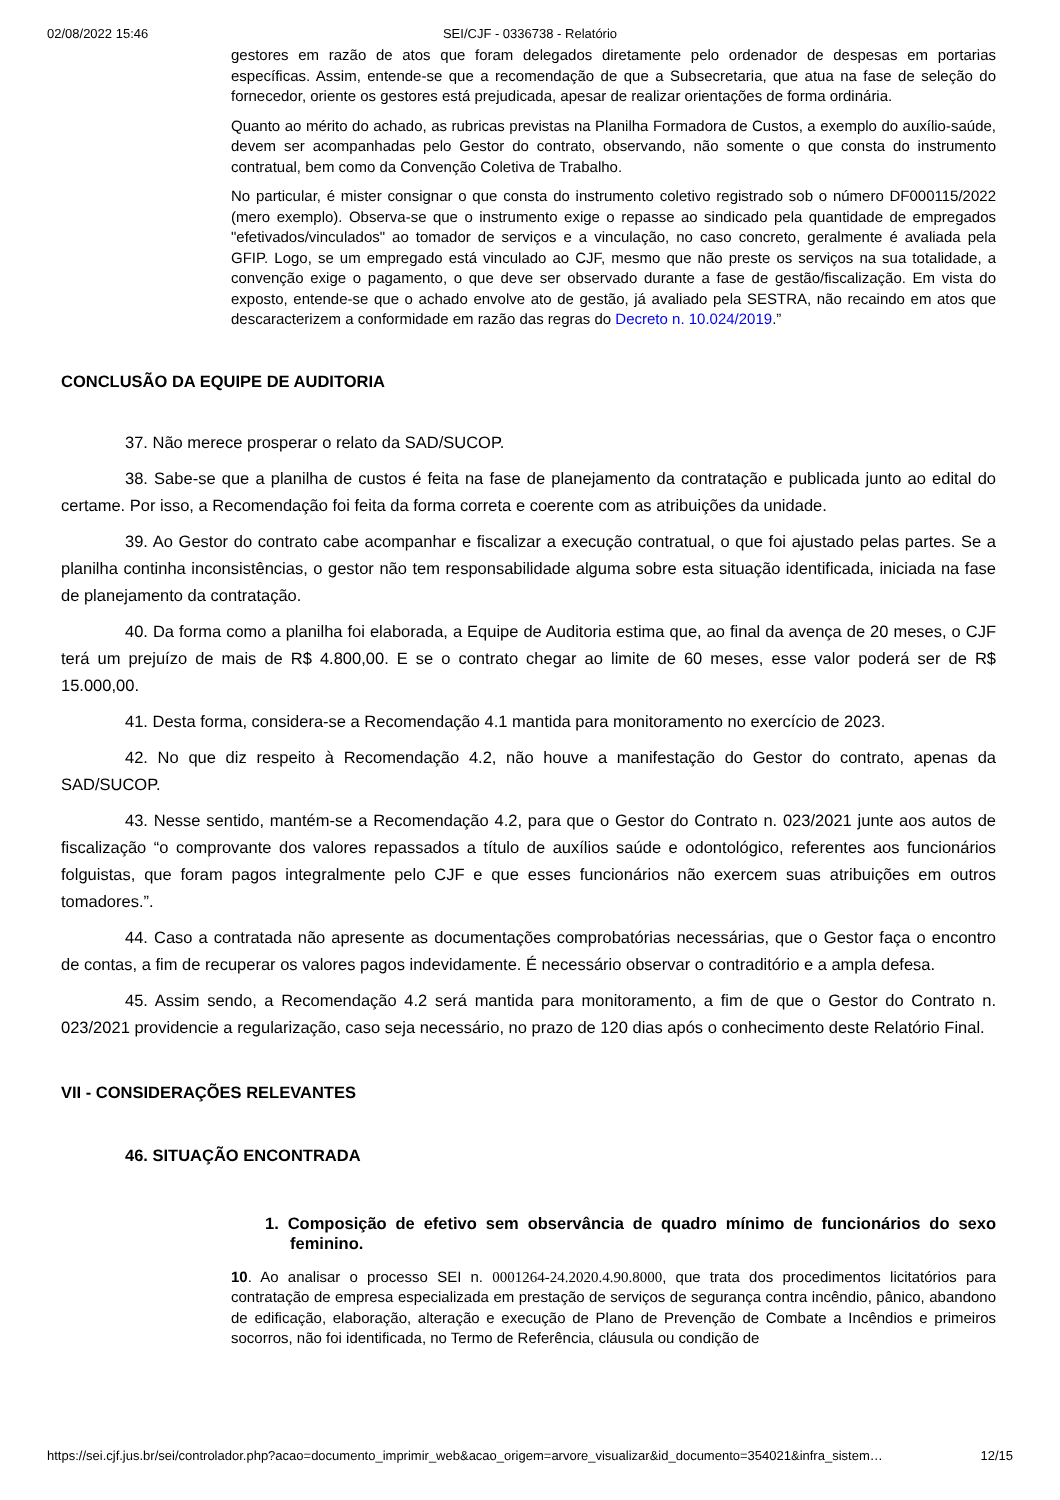02/08/2022 15:46 SEI/CJF - 0336738 - Relatório
gestores em razão de atos que foram delegados diretamente pelo ordenador de despesas em portarias específicas. Assim, entende-se que a recomendação de que a Subsecretaria, que atua na fase de seleção do fornecedor, oriente os gestores está prejudicada, apesar de realizar orientações de forma ordinária.
Quanto ao mérito do achado, as rubricas previstas na Planilha Formadora de Custos, a exemplo do auxílio-saúde, devem ser acompanhadas pelo Gestor do contrato, observando, não somente o que consta do instrumento contratual, bem como da Convenção Coletiva de Trabalho.
No particular, é mister consignar o que consta do instrumento coletivo registrado sob o número DF000115/2022 (mero exemplo). Observa-se que o instrumento exige o repasse ao sindicado pela quantidade de empregados "efetivados/vinculados" ao tomador de serviços e a vinculação, no caso concreto, geralmente é avaliada pela GFIP. Logo, se um empregado está vinculado ao CJF, mesmo que não preste os serviços na sua totalidade, a convenção exige o pagamento, o que deve ser observado durante a fase de gestão/fiscalização. Em vista do exposto, entende-se que o achado envolve ato de gestão, já avaliado pela SESTRA, não recaindo em atos que descaracterizem a conformidade em razão das regras do Decreto n. 10.024/2019.”
CONCLUSÃO DA EQUIPE DE AUDITORIA
37. Não merece prosperar o relato da SAD/SUCOP.
38. Sabe-se que a planilha de custos é feita na fase de planejamento da contratação e publicada junto ao edital do certame. Por isso, a Recomendação foi feita da forma correta e coerente com as atribuições da unidade.
39. Ao Gestor do contrato cabe acompanhar e fiscalizar a execução contratual, o que foi ajustado pelas partes. Se a planilha continha inconsistências, o gestor não tem responsabilidade alguma sobre esta situação identificada, iniciada na fase de planejamento da contratação.
40. Da forma como a planilha foi elaborada, a Equipe de Auditoria estima que, ao final da avença de 20 meses, o CJF terá um prejuízo de mais de R$ 4.800,00. E se o contrato chegar ao limite de 60 meses, esse valor poderá ser de R$ 15.000,00.
41. Desta forma, considera-se a Recomendação 4.1 mantida para monitoramento no exercício de 2023.
42. No que diz respeito à Recomendação 4.2, não houve a manifestação do Gestor do contrato, apenas da SAD/SUCOP.
43. Nesse sentido, mantém-se a Recomendação 4.2, para que o Gestor do Contrato n. 023/2021 junte aos autos de fiscalização “o comprovante dos valores repassados a título de auxílios saúde e odontológico, referentes aos funcionários folguistas, que foram pagos integralmente pelo CJF e que esses funcionários não exercem suas atribuições em outros tomadores.”.
44. Caso a contratada não apresente as documentações comprobatórias necessárias, que o Gestor faça o encontro de contas, a fim de recuperar os valores pagos indevidamente. É necessário observar o contraditório e a ampla defesa.
45. Assim sendo, a Recomendação 4.2 será mantida para monitoramento, a fim de que o Gestor do Contrato n. 023/2021 providencie a regularização, caso seja necessário, no prazo de 120 dias após o conhecimento deste Relatório Final.
VII - CONSIDERAÇÕES RELEVANTES
46. SITUAÇÃO ENCONTRADA
1. Composição de efetivo sem observância de quadro mínimo de funcionários do sexo feminino.
10. Ao analisar o processo SEI n. 0001264-24.2020.4.90.8000, que trata dos procedimentos licitatórios para contratação de empresa especializada em prestação de serviços de segurança contra incêndio, pânico, abandono de edificação, elaboração, alteração e execução de Plano de Prevenção de Combate a Incêndios e primeiros socorros, não foi identificada, no Termo de Referência, cláusula ou condição de
https://sei.cjf.jus.br/sei/controlador.php?acao=documento_imprimir_web&acao_origem=arvore_visualizar&id_documento=354021&infra_sistem… 12/15